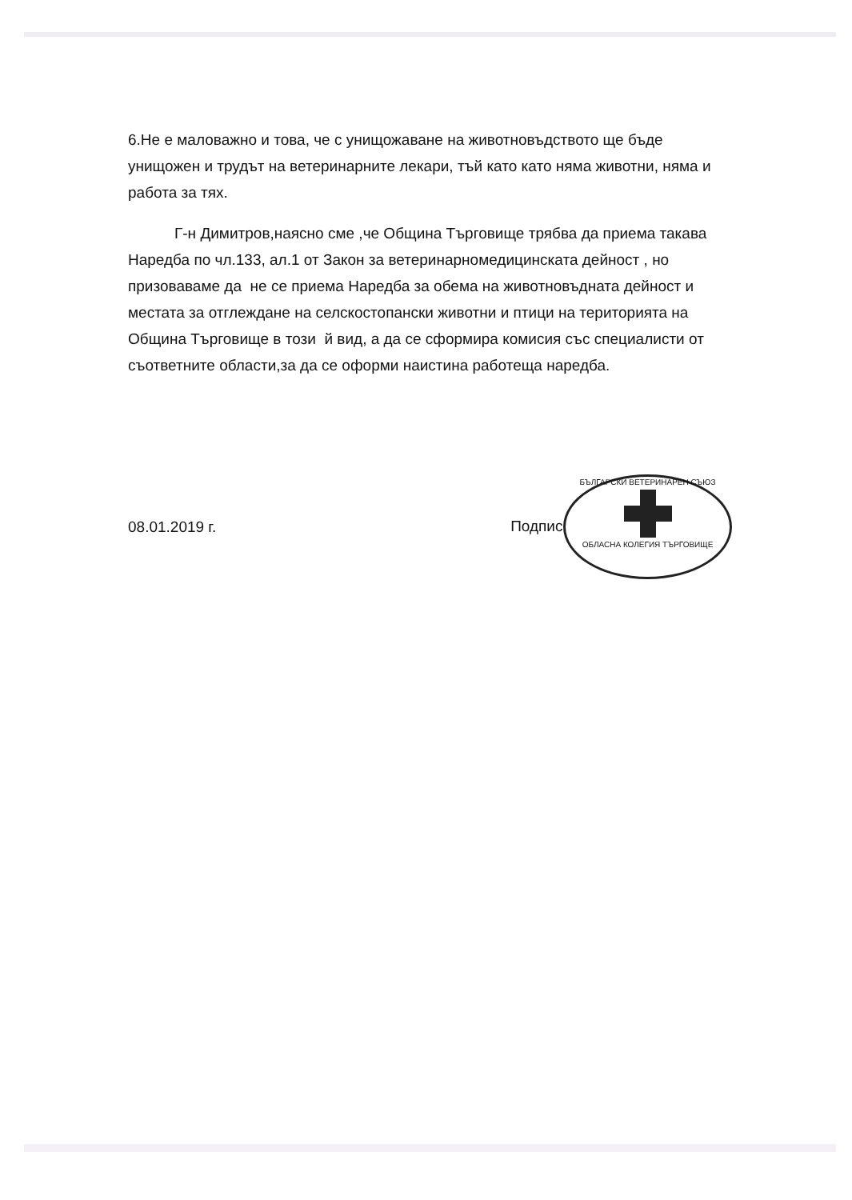6.Не е маловажно и това, че с унищожаване на животновъдството ще бъде унищожен и трудът на ветеринарните лекари, тъй като като няма животни, няма и работа за тях.
Г-н Димитров,наясно сме ,че Община Търговище трябва да приема такава Наредба по чл.133, ал.1 от Закон за ветеринарномедицинската дейност , но призоваваме да не се приема Наредба за обема на животновъдната дейност и местата за отглеждане на селскостопански животни и птици на територията на Община Търговище в този й вид, а да се сформира комисия със специалисти от съответните области,за да се оформи наистина работеща наредба.
08.01.2019 г. Подпис: БЪЛГАРСКИ ВЕТЕРИНАРЕН СЪЮЗ
ОБЛАСНА КОЛЕГИЯ ТЪРГОВИЩЕ